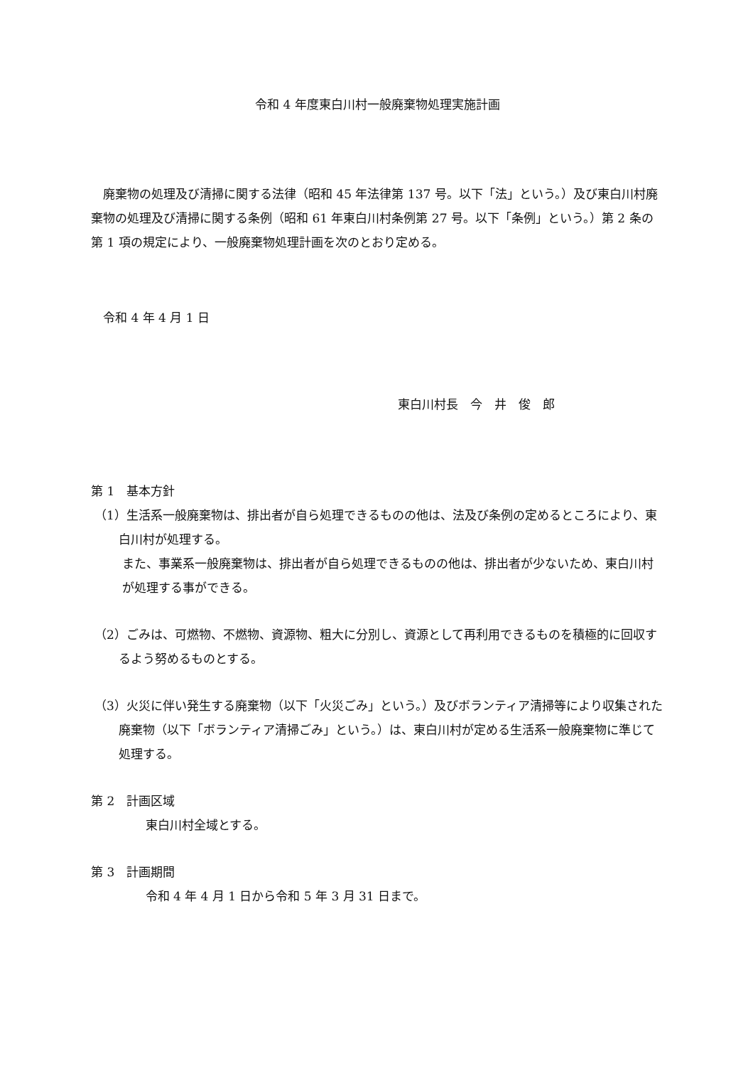令和 4 年度東白川村一般廃棄物処理実施計画
廃棄物の処理及び清掃に関する法律（昭和 45 年法律第 137 号。以下「法」という。）及び東白川村廃棄物の処理及び清掃に関する条例（昭和 61 年東白川村条例第 27 号。以下「条例」という。）第 2 条の第 1 項の規定により、一般廃棄物処理計画を次のとおり定める。
令和 4 年 4 月 1 日
東白川村長　今　井　俊　郎
第 1　基本方針
（1）生活系一般廃棄物は、排出者が自ら処理できるものの他は、法及び条例の定めるところにより、東白川村が処理する。
　また、事業系一般廃棄物は、排出者が自ら処理できるものの他は、排出者が少ないため、東白川村が処理する事ができる。
（2）ごみは、可燃物、不燃物、資源物、粗大に分別し、資源として再利用できるものを積極的に回収するよう努めるものとする。
（3）火災に伴い発生する廃棄物（以下「火災ごみ」という。）及びボランティア清掃等により収集された廃棄物（以下「ボランティア清掃ごみ」という。）は、東白川村が定める生活系一般廃棄物に準じて処理する。
第 2　計画区域
東白川村全域とする。
第 3　計画期間
令和 4 年 4 月 1 日から令和 5 年 3 月 31 日まで。